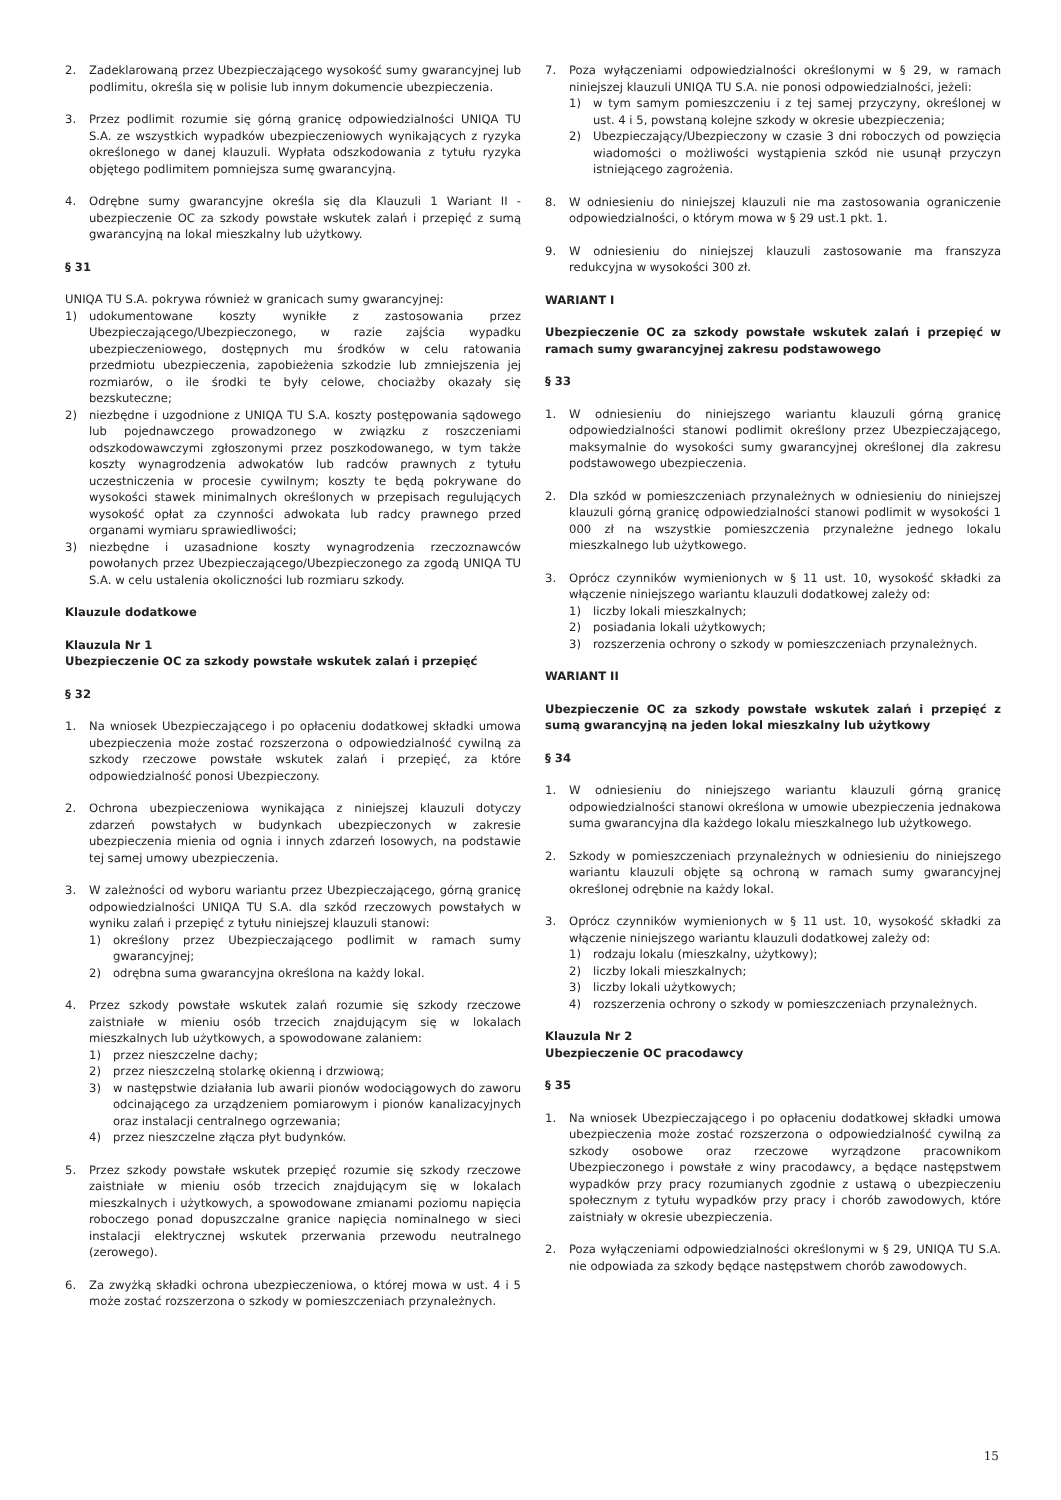2. Zadeklarowaną przez Ubezpieczającego wysokość sumy gwarancyjnej lub podlimitu, określa się w polisie lub innym dokumencie ubezpieczenia.
3. Przez podlimit rozumie się górną granicę odpowiedzialności UNIQA TU S.A. ze wszystkich wypadków ubezpieczeniowych wynikających z ryzyka określonego w danej klauzuli. Wypłata odszkodowania z tytułu ryzyka objętego podlimitem pomniejsza sumę gwarancyjną.
4. Odrębne sumy gwarancyjne określa się dla Klauzuli 1 Wariant II - ubezpieczenie OC za szkody powstałe wskutek zalań i przepięć z sumą gwarancyjną na lokal mieszkalny lub użytkowy.
§ 31
UNIQA TU S.A. pokrywa również w granicach sumy gwarancyjnej:
1) udokumentowane koszty wynikłe z zastosowania przez Ubezpieczającego/Ubezpieczonego, w razie zajścia wypadku ubezpieczeniowego, dostępnych mu środków w celu ratowania przedmiotu ubezpieczenia, zapobieżenia szkodzie lub zmniejszenia jej rozmiarów, o ile środki te były celowe, chociażby okazały się bezskuteczne;
2) niezbędne i uzgodnione z UNIQA TU S.A. koszty postępowania sądowego lub pojednawczego prowadzonego w związku z roszczeniami odszkodowawczymi zgłoszonymi przez poszkodowanego, w tym także koszty wynagrodzenia adwokatów lub radców prawnych z tytułu uczestniczenia w procesie cywilnym; koszty te będą pokrywane do wysokości stawek minimalnych określonych w przepisach regulujących wysokość opłat za czynności adwokata lub radcy prawnego przed organami wymiaru sprawiedliwości;
3) niezbędne i uzasadnione koszty wynagrodzenia rzeczoznawców powołanych przez Ubezpieczającego/Ubezpieczonego za zgodą UNIQA TU S.A. w celu ustalenia okoliczności lub rozmiaru szkody.
Klauzule dodatkowe
Klauzula Nr 1
Ubezpieczenie OC za szkody powstałe wskutek zalań i przepięć
§ 32
1. Na wniosek Ubezpieczającego i po opłaceniu dodatkowej składki umowa ubezpieczenia może zostać rozszerzona o odpowiedzialność cywilną za szkody rzeczowe powstałe wskutek zalań i przepięć, za które odpowiedzialność ponosi Ubezpieczony.
2. Ochrona ubezpieczeniowa wynikająca z niniejszej klauzuli dotyczy zdarzeń powstałych w budynkach ubezpieczonych w zakresie ubezpieczenia mienia od ognia i innych zdarzeń losowych, na podstawie tej samej umowy ubezpieczenia.
3. W zależności od wyboru wariantu przez Ubezpieczającego, górną granicę odpowiedzialności UNIQA TU S.A. dla szkód rzeczowych powstałych w wyniku zalań i przepięć z tytułu niniejszej klauzuli stanowi:
1) określony przez Ubezpieczającego podlimit w ramach sumy gwarancyjnej;
2) odrębna suma gwarancyjna określona na każdy lokal.
4. Przez szkody powstałe wskutek zalań rozumie się szkody rzeczowe zaistniałe w mieniu osób trzecich znajdującym się w lokalach mieszkalnych lub użytkowych, a spowodowane zalaniem:
1) przez nieszczelne dachy;
2) przez nieszczelną stolarkę okienną i drzwiową;
3) w następstwie działania lub awarii pionów wodociągowych do zaworu odcinającego za urządzeniem pomiarowym i pionów kanalizacyjnych oraz instalacji centralnego ogrzewania;
4) przez nieszczelne złącza płyt budynków.
5. Przez szkody powstałe wskutek przepięć rozumie się szkody rzeczowe zaistniałe w mieniu osób trzecich znajdującym się w lokalach mieszkalnych i użytkowych, a spowodowane zmianami poziomu napięcia roboczego ponad dopuszczalne granice napięcia nominalnego w sieci instalacji elektrycznej wskutek przerwania przewodu neutralnego (zerowego).
6. Za zwyżką składki ochrona ubezpieczeniowa, o której mowa w ust. 4 i 5 może zostać rozszerzona o szkody w pomieszczeniach przynależnych.
7. Poza wyłączeniami odpowiedzialności określonymi w § 29, w ramach niniejszej klauzuli UNIQA TU S.A. nie ponosi odpowiedzialności, jeżeli:
1) w tym samym pomieszczeniu i z tej samej przyczyny, określonej w ust. 4 i 5, powstaną kolejne szkody w okresie ubezpieczenia;
2) Ubezpieczający/Ubezpieczony w czasie 3 dni roboczych od powzięcia wiadomości o możliwości wystąpienia szkód nie usunął przyczyn istniejącego zagrożenia.
8. W odniesieniu do niniejszej klauzuli nie ma zastosowania ograniczenie odpowiedzialności, o którym mowa w § 29 ust.1 pkt. 1.
9. W odniesieniu do niniejszej klauzuli zastosowanie ma franszyza redukcyjna w wysokości 300 zł.
WARIANT I
Ubezpieczenie OC za szkody powstałe wskutek zalań i przepięć w ramach sumy gwarancyjnej zakresu podstawowego
§ 33
1. W odniesieniu do niniejszego wariantu klauzuli górną granicę odpowiedzialności stanowi podlimit określony przez Ubezpieczającego, maksymalnie do wysokości sumy gwarancyjnej określonej dla zakresu podstawowego ubezpieczenia.
2. Dla szkód w pomieszczeniach przynależnych w odniesieniu do niniejszej klauzuli górną granicę odpowiedzialności stanowi podlimit w wysokości 1 000 zł na wszystkie pomieszczenia przynależne jednego lokalu mieszkalnego lub użytkowego.
3. Oprócz czynników wymienionych w § 11 ust. 10, wysokość składki za włączenie niniejszego wariantu klauzuli dodatkowej zależy od:
1) liczby lokali mieszkalnych;
2) posiadania lokali użytkowych;
3) rozszerzenia ochrony o szkody w pomieszczeniach przynależnych.
WARIANT II
Ubezpieczenie OC za szkody powstałe wskutek zalań i przepięć z sumą gwarancyjną na jeden lokal mieszkalny lub użytkowy
§ 34
1. W odniesieniu do niniejszego wariantu klauzuli górną granicę odpowiedzialności stanowi określona w umowie ubezpieczenia jednakowa suma gwarancyjna dla każdego lokalu mieszkalnego lub użytkowego.
2. Szkody w pomieszczeniach przynależnych w odniesieniu do niniejszego wariantu klauzuli objęte są ochroną w ramach sumy gwarancyjnej określonej odrębnie na każdy lokal.
3. Oprócz czynników wymienionych w § 11 ust. 10, wysokość składki za włączenie niniejszego wariantu klauzuli dodatkowej zależy od:
1) rodzaju lokalu (mieszkalny, użytkowy);
2) liczby lokali mieszkalnych;
3) liczby lokali użytkowych;
4) rozszerzenia ochrony o szkody w pomieszczeniach przynależnych.
Klauzula Nr 2
Ubezpieczenie OC pracodawcy
§ 35
1. Na wniosek Ubezpieczającego i po opłaceniu dodatkowej składki umowa ubezpieczenia może zostać rozszerzona o odpowiedzialność cywilną za szkody osobowe oraz rzeczowe wyrządzone pracownikom Ubezpieczonego i powstałe z winy pracodawcy, a będące następstwem wypadków przy pracy rozumianych zgodnie z ustawą o ubezpieczeniu społecznym z tytułu wypadków przy pracy i chorób zawodowych, które zaistniały w okresie ubezpieczenia.
2. Poza wyłączeniami odpowiedzialności określonymi w § 29, UNIQA TU S.A. nie odpowiada za szkody będące następstwem chorób zawodowych.
15